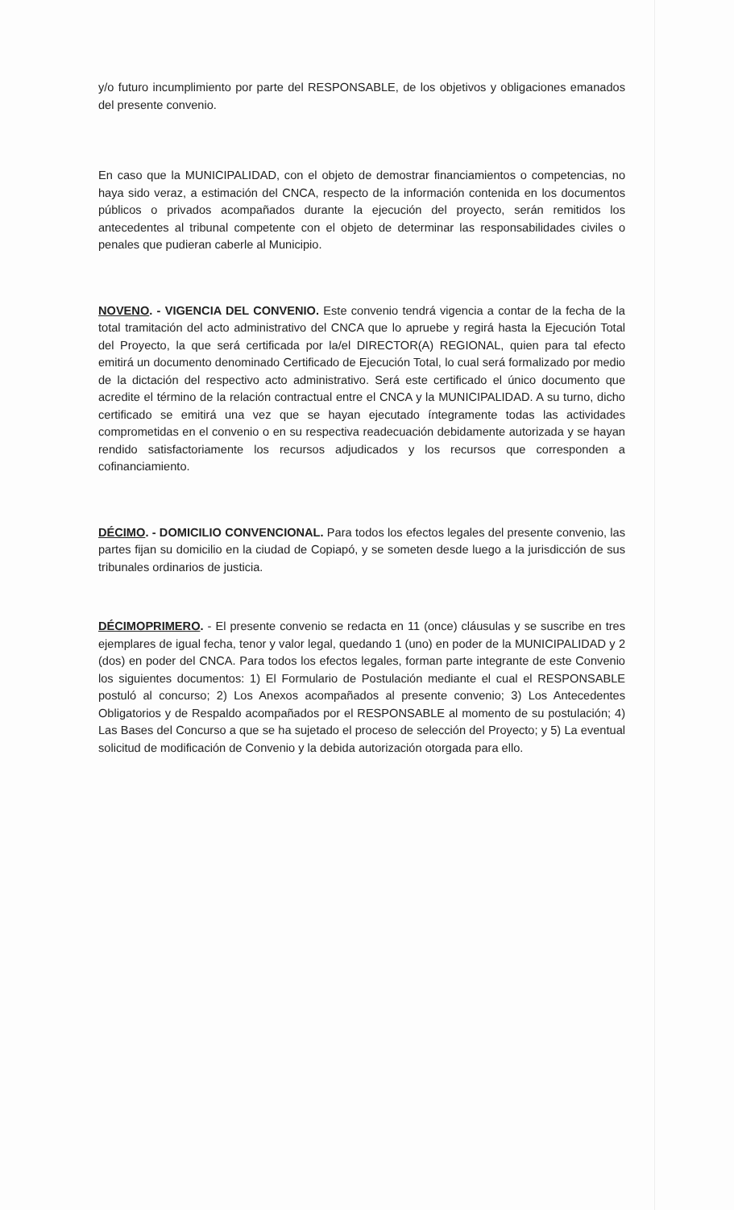y/o futuro incumplimiento por parte del RESPONSABLE, de los objetivos y obligaciones emanados del presente convenio.
En caso que la MUNICIPALIDAD, con el objeto de demostrar financiamientos o competencias, no haya sido veraz, a estimación del CNCA, respecto de la información contenida en los documentos públicos o privados acompañados durante la ejecución del proyecto, serán remitidos los antecedentes al tribunal competente con el objeto de determinar las responsabilidades civiles o penales que pudieran caberle al Municipio.
NOVENO. - VIGENCIA DEL CONVENIO. Este convenio tendrá vigencia a contar de la fecha de la total tramitación del acto administrativo del CNCA que lo apruebe y regirá hasta la Ejecución Total del Proyecto, la que será certificada por la/el DIRECTOR(A) REGIONAL, quien para tal efecto emitirá un documento denominado Certificado de Ejecución Total, lo cual será formalizado por medio de la dictación del respectivo acto administrativo. Será este certificado el único documento que acredite el término de la relación contractual entre el CNCA y la MUNICIPALIDAD. A su turno, dicho certificado se emitirá una vez que se hayan ejecutado íntegramente todas las actividades comprometidas en el convenio o en su respectiva readecuación debidamente autorizada y se hayan rendido satisfactoriamente los recursos adjudicados y los recursos que corresponden a cofinanciamiento.
DÉCIMO. - DOMICILIO CONVENCIONAL. Para todos los efectos legales del presente convenio, las partes fijan su domicilio en la ciudad de Copiapó, y se someten desde luego a la jurisdicción de sus tribunales ordinarios de justicia.
DÉCIMOPRIMERO. - El presente convenio se redacta en 11 (once) cláusulas y se suscribe en tres ejemplares de igual fecha, tenor y valor legal, quedando 1 (uno) en poder de la MUNICIPALIDAD y 2 (dos) en poder del CNCA. Para todos los efectos legales, forman parte integrante de este Convenio los siguientes documentos: 1) El Formulario de Postulación mediante el cual el RESPONSABLE postuló al concurso; 2) Los Anexos acompañados al presente convenio; 3) Los Antecedentes Obligatorios y de Respaldo acompañados por el RESPONSABLE al momento de su postulación; 4) Las Bases del Concurso a que se ha sujetado el proceso de selección del Proyecto; y 5) La eventual solicitud de modificación de Convenio y la debida autorización otorgada para ello.